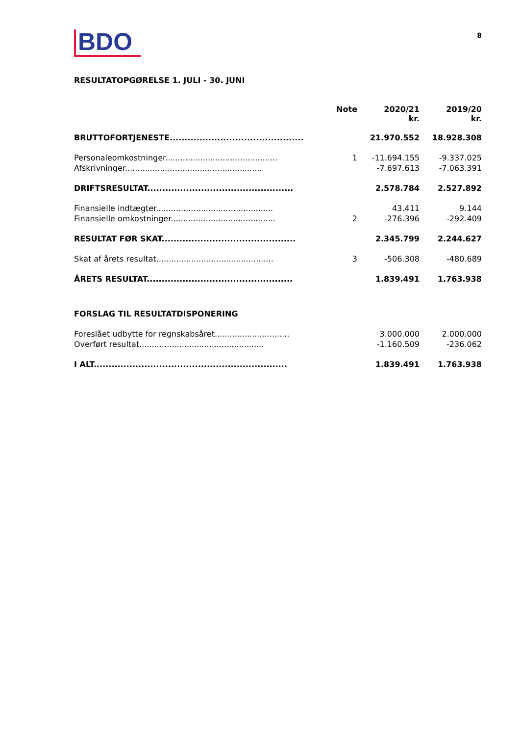BDO
8
RESULTATOPGØRELSE 1. JULI - 30. JUNI
| | Note | 2020/21 kr. | 2019/20 kr. |
| --- | --- | --- | --- |
| BRUTTOFORTJENESTE............................................. | | 21.970.552 | 18.928.308 |
| Personaleomkostninger............................................. | 1 | -11.694.155 | -9.337.025 |
| Afskrivninger....................................................... | | -7.697.613 | -7.063.391 |
| DRIFTSRESULTAT................................................. | | 2.578.784 | 2.527.892 |
| Finansielle indtægter............................................... | | 43.411 | 9.144 |
| Finansielle omkostninger.......................................... | 2 | -276.396 | -292.409 |
| RESULTAT FØR SKAT............................................. | | 2.345.799 | 2.244.627 |
| Skat af årets resultat............................................... | 3 | -506.308 | -480.689 |
| ÅRETS RESULTAT................................................. | | 1.839.491 | 1.763.938 |
| FORSLAG TIL RESULTATDISPONERING | | | |
| Foreslået udbytte for regnskabsåret.............................. | | 3.000.000 | 2.000.000 |
| Overført resultat.................................................. | | -1.160.509 | -236.062 |
| I ALT................................................................. | | 1.839.491 | 1.763.938 |